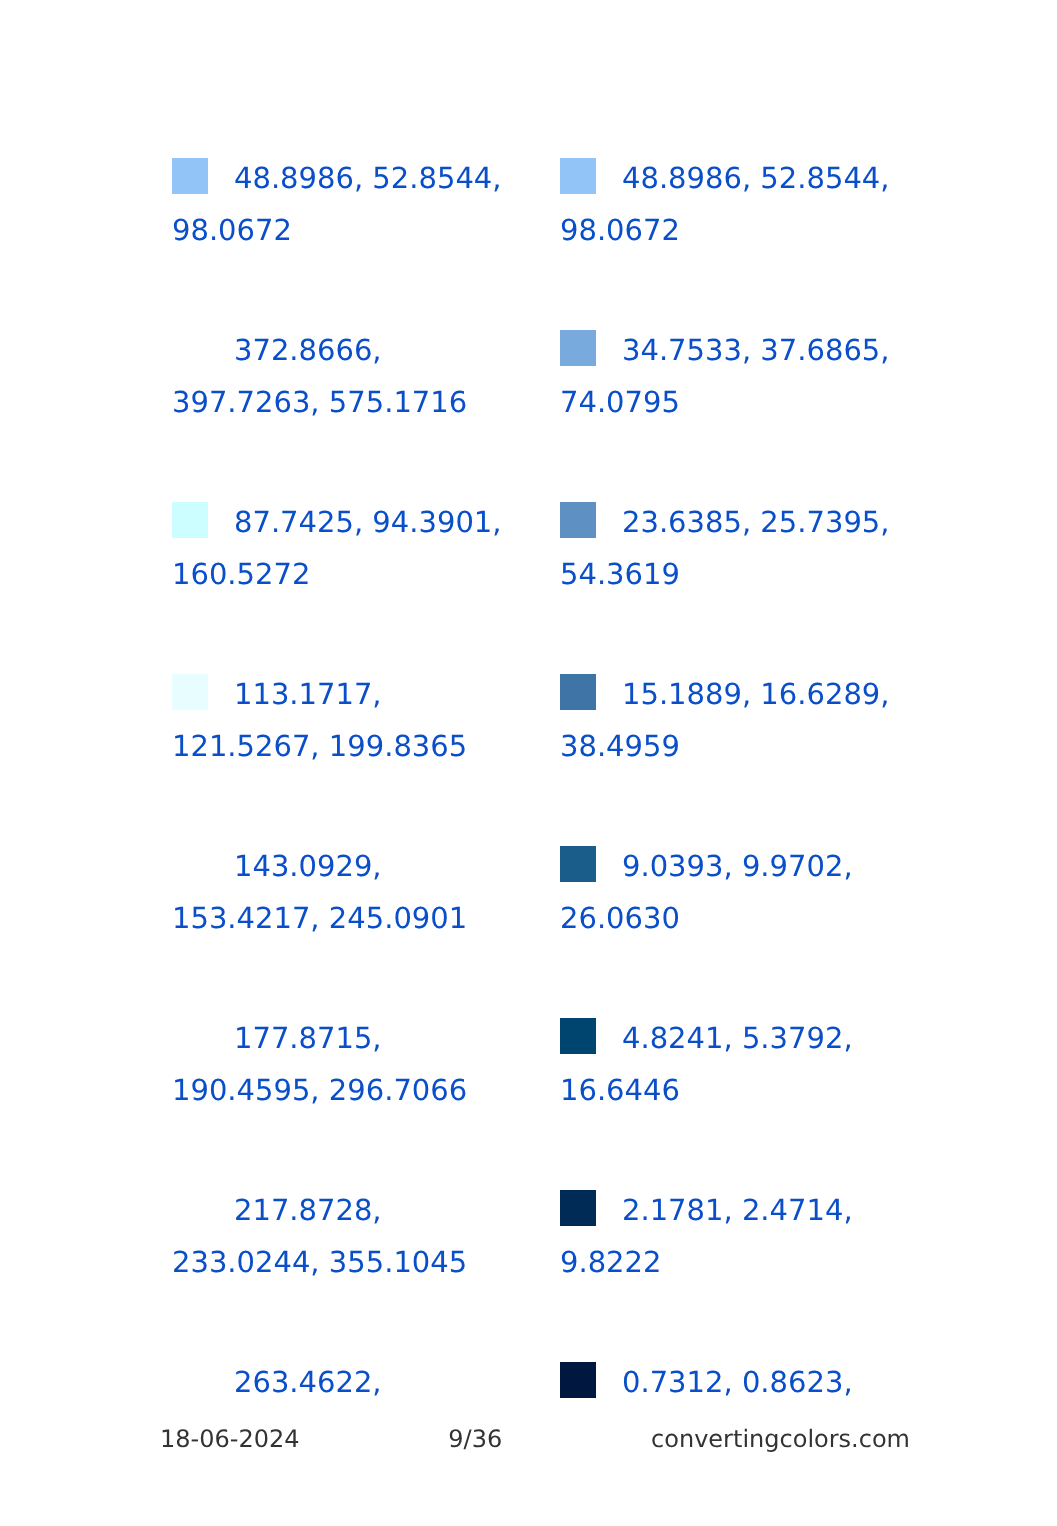48.8986, 52.8544, 98.0672
48.8986, 52.8544, 98.0672
372.8666, 397.7263, 575.1716
34.7533, 37.6865, 74.0795
87.7425, 94.3901, 160.5272
23.6385, 25.7395, 54.3619
113.1717, 121.5267, 199.8365
15.1889, 16.6289, 38.4959
143.0929, 153.4217, 245.0901
9.0393, 9.9702, 26.0630
177.8715, 190.4595, 296.7066
4.8241, 5.3792, 16.6446
217.8728, 233.0244, 355.1045
2.1781, 2.4714, 9.8222
263.4622,
0.7312, 0.8623,
18-06-2024 9/36 convertingcolors.com